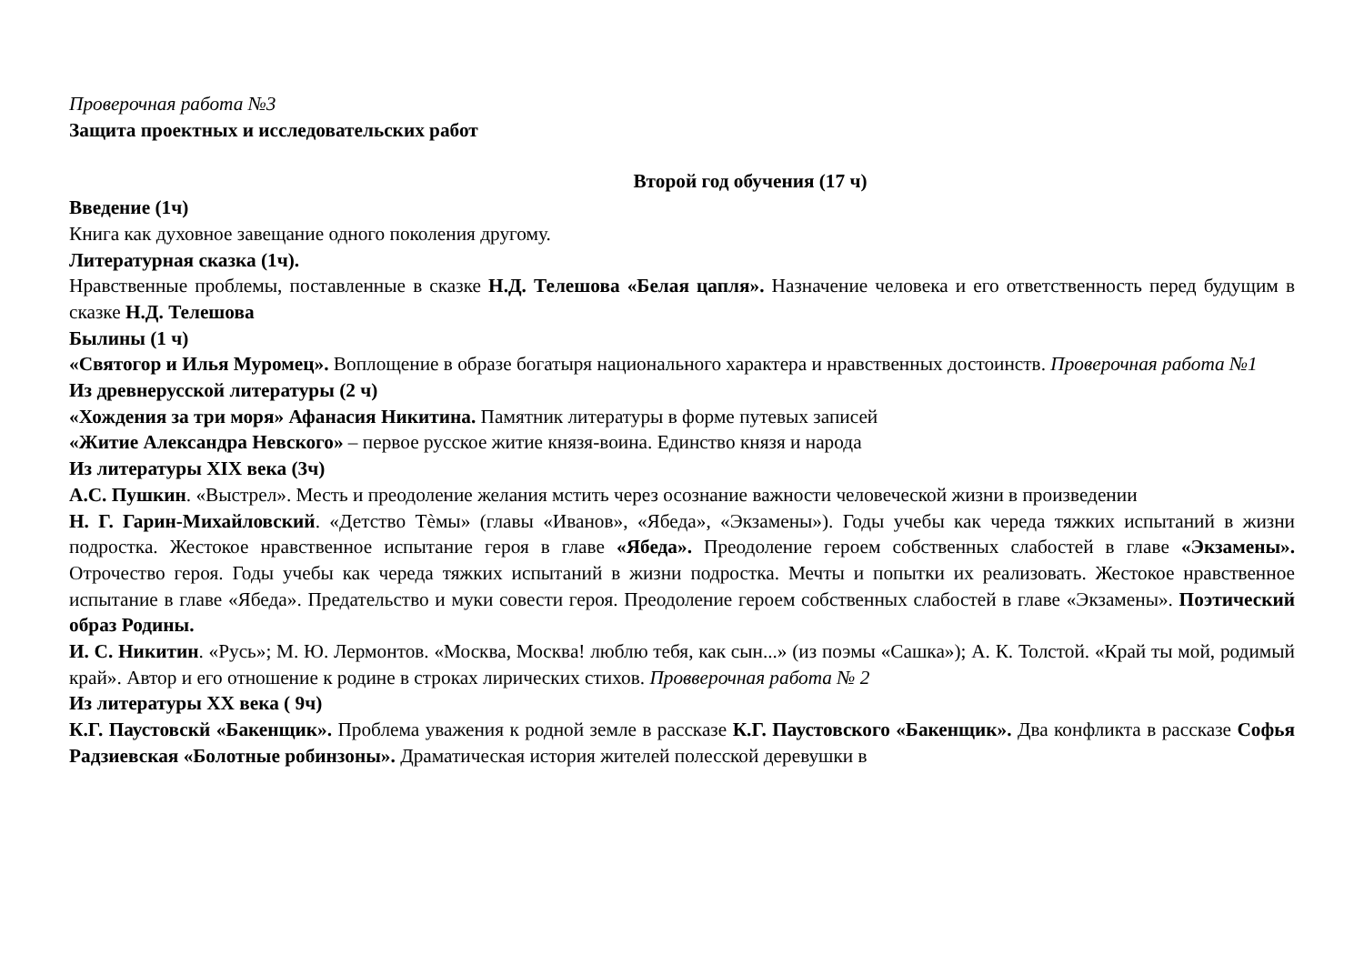Проверочная работа №3
Защита проектных и исследовательских работ
Второй год обучения (17 ч)
Введение (1ч)
Книга как духовное завещание одного поколения другому.
Литературная сказка (1ч).
Нравственные проблемы, поставленные в сказке Н.Д. Телешова «Белая цапля». Назначение человека и его ответственность перед будущим в сказке Н.Д. Телешова
Былины (1 ч)
«Святогор и Илья Муромец». Воплощение в образе богатыря национального характера и нравственных достоинств. Проверочная работа №1
Из древнерусской литературы (2 ч)
«Хождения за три моря» Афанасия Никитина. Памятник литературы в форме путевых записей
«Житие Александра Невского» – первое русское житие князя-воина. Единство князя и народа
Из литературы XIX века (3ч)
А.С. Пушкин. «Выстрел». Месть и преодоление желания мстить через осознание важности человеческой жизни в произведении
Н. Г. Гарин-Михайловский. «Детство Тѐмы» (главы «Иванов», «Ябеда», «Экзамены»). Годы учебы как череда тяжких испытаний в жизни подростка. Жестокое нравственное испытание героя в главе «Ябеда». Преодоление героем собственных слабостей в главе «Экзамены». Отрочество героя. Годы учебы как череда тяжких испытаний в жизни подростка. Мечты и попытки их реализовать. Жестокое нравственное испытание в главе «Ябеда». Предательство и муки совести героя. Преодоление героем собственных слабостей в главе «Экзамены». Поэтический образ Родины.
И. С. Никитин. «Русь»; М. Ю. Лермонтов. «Москва, Москва! люблю тебя, как сын...» (из поэмы «Сашка»); А. К. Толстой. «Край ты мой, родимый край». Автор и его отношение к родине в строках лирических стихов. Провверочная работа № 2
Из литературы XX века ( 9ч)
К.Г. Паустовскй «Бакенщик». Проблема уважения к родной земле в рассказе К.Г. Паустовского «Бакенщик». Два конфликта в рассказе Софья Радзиевская «Болотные робинзоны». Драматическая история жителей полесской деревушки в